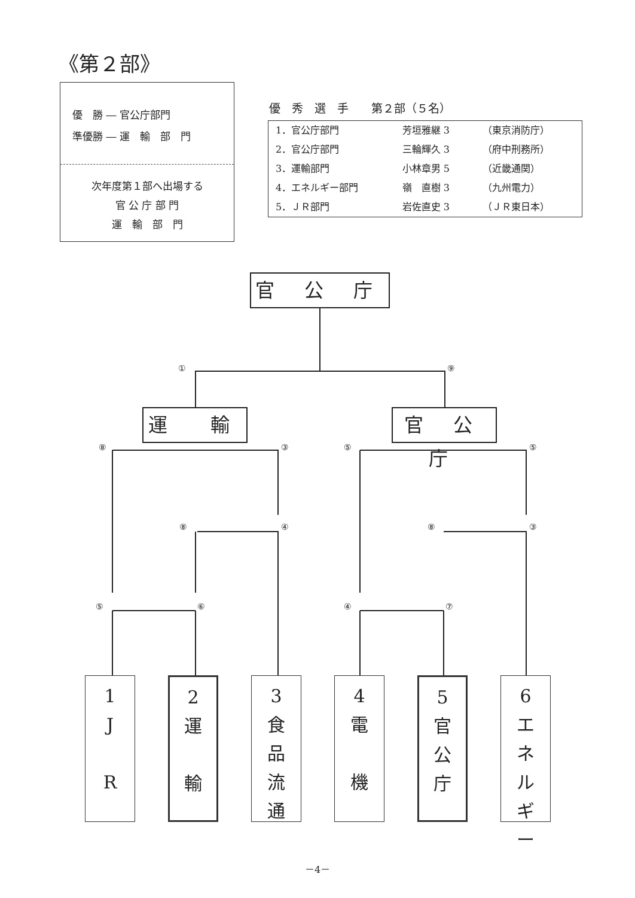《第２部》
優　勝 ― 官公庁部門
準優勝 ― 運　輸　部　門
次年度第１部へ出場する
官 公 庁 部 門
運　輸　部　門
優　秀　選　手　　第２部（５名）
| 1．官公庁部門 | 芳垣雅継 3 | （東京消防庁） |
| 2．官公庁部門 | 三輪輝久 3 | （府中刑務所） |
| 3．運輸部門 | 小林章男 5 | （近畿通関） |
| 4．エネルギー部門 | 嶺 直樹 3 | （九州電力） |
| 5．ＪＲ部門 | 岩佐直史 3 | （ＪＲ東日本） |
官 公 庁
①
⑨
⑧
③
⑤
⑤
⑧
④
⑧
③
⑤
⑥
④
⑦
運　輸
官 公 庁
1
J
R
2
運
輸
3
食
品
流
通
4
電
機
5
官
公
庁
6
エ
ネ
ル
ギ
ー
－4－